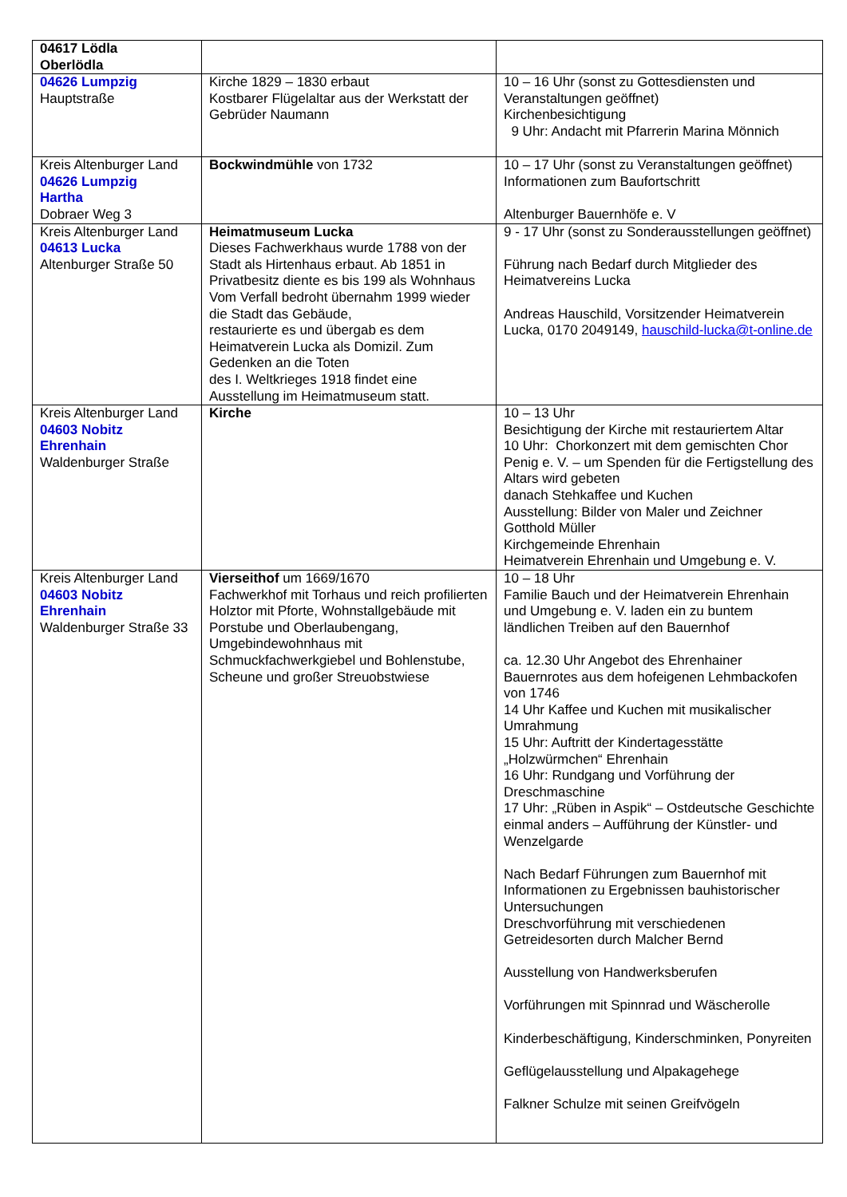| 04617 Lödla Oberlödla | | |
| 04626 Lumpzig Hauptstraße | Kirche 1829 – 1830 erbaut Kostbarer Flügelaltar aus der Werkstatt der Gebrüder Naumann | 10 – 16 Uhr (sonst zu Gottesdiensten und Veranstaltungen geöffnet) Kirchenbesichtigung 9 Uhr: Andacht mit Pfarrerin Marina Mönnich |
| Kreis Altenburger Land 04626 Lumpzig Hartha Dobraer Weg 3 | Bockwindmühle von 1732 | 10 – 17 Uhr (sonst zu Veranstaltungen geöffnet) Informationen zum Baufortschritt Altenburger Bauernhöfe e. V |
| Kreis Altenburger Land 04613 Lucka Altenburger Straße 50 | Heimatmuseum Lucka Dieses Fachwerkhaus wurde 1788 von der Stadt als Hirtenhaus erbaut. Ab 1851 in Privatbesitz diente es bis 199 als Wohnhaus Vom Verfall bedroht übernahm 1999 wieder die Stadt das Gebäude, restaurierte es und übergab es dem Heimatverein Lucka als Domizil. Zum Gedenken an die Toten des I. Weltkrieges 1918 findet eine Ausstellung im Heimatmuseum statt. | 9 - 17 Uhr (sonst zu Sonderausstellungen geöffnet) Führung nach Bedarf durch Mitglieder des Heimatvereins Lucka Andreas Hauschild, Vorsitzender Heimatverein Lucka, 0170 2049149, hauschild-lucka@t-online.de |
| Kreis Altenburger Land 04603 Nobitz Ehrenhain Waldenburger Straße | Kirche | 10 – 13 Uhr Besichtigung der Kirche mit restauriertem Altar 10 Uhr: Chorkonzert mit dem gemischten Chor Penig e. V. – um Spenden für die Fertigstellung des Altars wird gebeten danach Stehkaffee und Kuchen Ausstellung: Bilder von Maler und Zeichner Gotthold Müller Kirchgemeinde Ehrenhain Heimatverein Ehrenhain und Umgebung e. V. |
| Kreis Altenburger Land 04603 Nobitz Ehrenhain Waldenburger Straße 33 | Vierseithof um 1669/1670 Fachwerkhof mit Torhaus und reich profilierten Holztor mit Pforte, Wohnstallgebäude mit Porstube und Oberlaubengang, Umgebindewohnhaus mit Schmuckfachwerkgiebel und Bohlenstube, Scheune und großer Streuobstwiese | 10 – 18 Uhr Familie Bauch und der Heimatverein Ehrenhain und Umgebung e. V. laden ein zu buntem ländlichen Treiben auf den Bauernhof ca. 12.30 Uhr Angebot des Ehrenhainer Bauernrotes aus dem hofeigenen Lehmbackofen von 1746 14 Uhr Kaffee und Kuchen mit musikalischer Umrahmung 15 Uhr: Auftritt der Kindertagesstätte „Holzwürmchen“ Ehrenhain 16 Uhr: Rundgang und Vorführung der Dreschmaschine 17 Uhr: „Rüben in Aspik“ – Ostdeutsche Geschichte einmal anders – Aufführung der Künstler- und Wenzelgarde Nach Bedarf Führungen zum Bauernhof mit Informationen zu Ergebnissen bauhistorischer Untersuchungen Dreschvorführung mit verschiedenen Getreidesorten durch Malcher Bernd Ausstellung von Handwerksberufen Vorführungen mit Spinnrad und Wäscherolle Kinderbeschäftigung, Kinderschminken, Ponyreiten Geflügelausstellung und Alpakagehege Falkner Schulze mit seinen Greifvögeln |